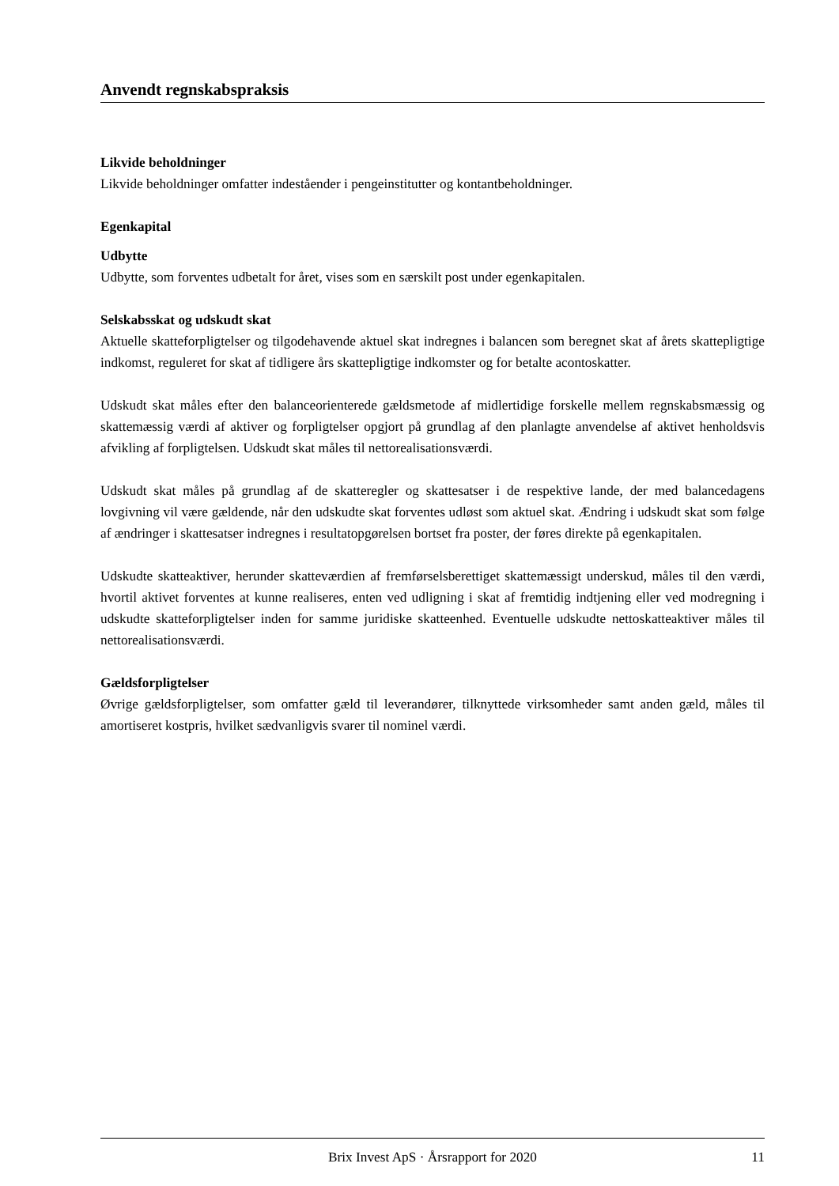Anvendt regnskabspraksis
Likvide beholdninger
Likvide beholdninger omfatter indeståender i pengeinstitutter og kontantbeholdninger.
Egenkapital
Udbytte
Udbytte, som forventes udbetalt for året, vises som en særskilt post under egenkapitalen.
Selskabsskat og udskudt skat
Aktuelle skatteforpligtelser og tilgodehavende aktuel skat indregnes i balancen som beregnet skat af årets skattepligtige indkomst, reguleret for skat af tidligere års skattepligtige indkomster og for betalte aconto­skatter.
Udskudt skat måles efter den balanceorienterede gældsmetode af midlertidige forskelle mellem regn­skabsmæssig og skattemæssig værdi af aktiver og forpligtelser opgjort på grundlag af den planlagte an­vendelse af aktivet henholdsvis afvikling af forpligtelsen. Udskudt skat måles til nettorealisationsværdi.
Udskudt skat måles på grundlag af de skatteregler og skattesatser i de respektive lande, der med balance­dagens lovgivning vil være gældende, når den udskudte skat forventes udløst som aktuel skat. Ændring i udskudt skat som følge af ændringer i skattesatser indregnes i resultatopgørelsen bortset fra poster, der føres direkte på egenkapitalen.
Udskudte skatteaktiver, herunder skatteværdien af fremførselsberettiget skattemæssigt underskud, måles til den værdi, hvortil aktivet forventes at kunne realiseres, enten ved udligning i skat af fremtidig indtje­ning eller ved modregning i udskudte skatteforpligtelser inden for samme juridiske skatteenhed. Eventu­elle udskudte nettoskatteaktiver måles til nettorealisationsværdi.
Gældsforpligtelser
Øvrige gældsforpligtelser, som omfatter gæld til leverandører, tilknyttede virksomheder samt anden gæld, måles til amortiseret kostpris, hvilket sædvanligvis svarer til nominel værdi.
Brix Invest ApS · Årsrapport for 2020 11